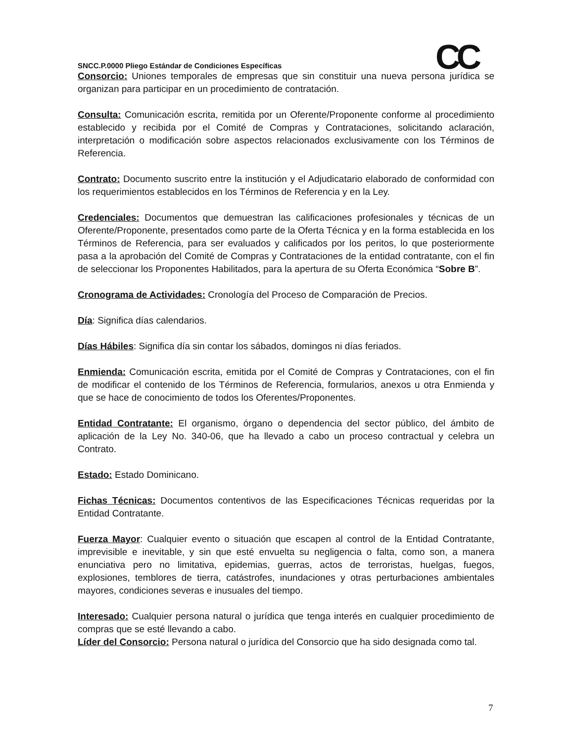CC
SNCC.P.0000 Pliego Estándar de Condiciones Específicas
Consorcio: Uniones temporales de empresas que sin constituir una nueva persona jurídica se organizan para participar en un procedimiento de contratación.
Consulta: Comunicación escrita, remitida por un Oferente/Proponente conforme al procedimiento establecido y recibida por el Comité de Compras y Contrataciones, solicitando aclaración, interpretación o modificación sobre aspectos relacionados exclusivamente con los Términos de Referencia.
Contrato: Documento suscrito entre la institución y el Adjudicatario elaborado de conformidad con los requerimientos establecidos en los Términos de Referencia y en la Ley.
Credenciales: Documentos que demuestran las calificaciones profesionales y técnicas de un Oferente/Proponente, presentados como parte de la Oferta Técnica y en la forma establecida en los Términos de Referencia, para ser evaluados y calificados por los peritos, lo que posteriormente pasa a la aprobación del Comité de Compras y Contrataciones de la entidad contratante, con el fin de seleccionar los Proponentes Habilitados, para la apertura de su Oferta Económica “Sobre B”.
Cronograma de Actividades: Cronología del Proceso de Comparación de Precios.
Día: Significa días calendarios.
Días Hábiles: Significa día sin contar los sábados, domingos ni días feriados.
Enmienda: Comunicación escrita, emitida por el Comité de Compras y Contrataciones, con el fin de modificar el contenido de los Términos de Referencia, formularios, anexos u otra Enmienda y que se hace de conocimiento de todos los Oferentes/Proponentes.
Entidad Contratante: El organismo, órgano o dependencia del sector público, del ámbito de aplicación de la Ley No. 340-06, que ha llevado a cabo un proceso contractual y celebra un Contrato.
Estado: Estado Dominicano.
Fichas Técnicas: Documentos contentivos de las Especificaciones Técnicas requeridas por la Entidad Contratante.
Fuerza Mayor: Cualquier evento o situación que escapen al control de la Entidad Contratante, imprevisible e inevitable, y sin que esté envuelta su negligencia o falta, como son, a manera enunciativa pero no limitativa, epidemias, guerras, actos de terroristas, huelgas, fuegos, explosiones, temblores de tierra, catástrofes, inundaciones y otras perturbaciones ambientales mayores, condiciones severas e inusuales del tiempo.
Interesado: Cualquier persona natural o jurídica que tenga interés en cualquier procedimiento de compras que se esté llevando a cabo.
Líder del Consorcio: Persona natural o jurídica del Consorcio que ha sido designada como tal.
7